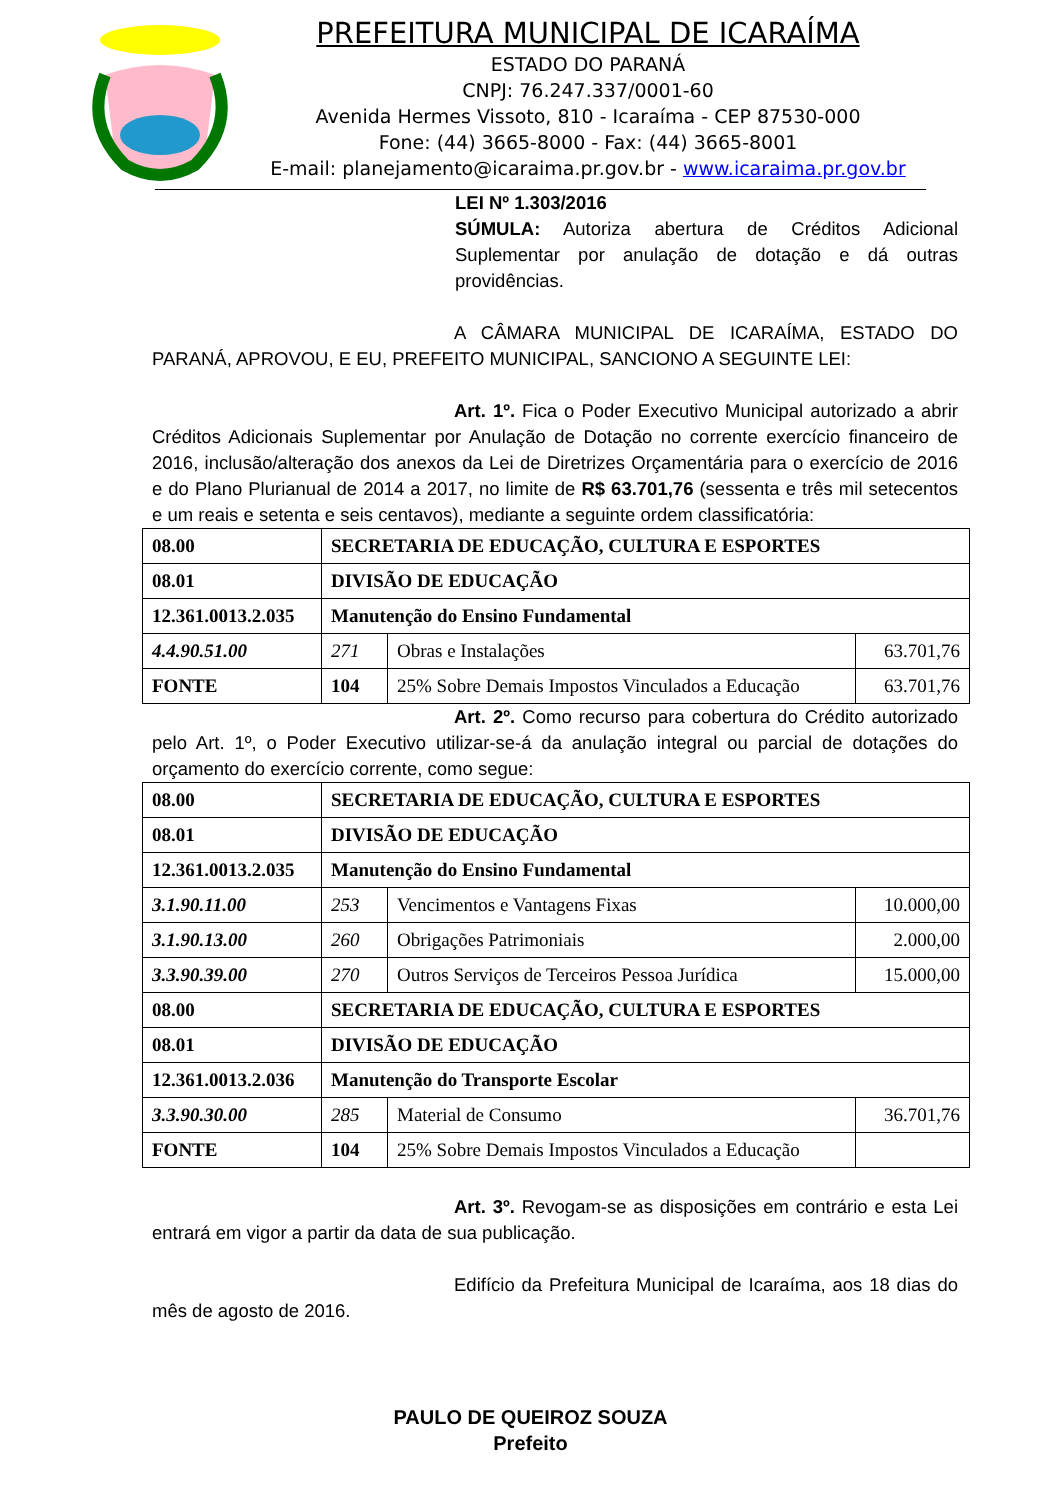PREFEITURA MUNICIPAL DE ICARAÍMA
ESTADO DO PARANÁ
CNPJ: 76.247.337/0001-60
Avenida Hermes Vissoto, 810 - Icaraíma - CEP 87530-000
Fone: (44) 3665-8000 - Fax: (44) 3665-8001
E-mail: planejamento@icaraima.pr.gov.br - www.icaraima.pr.gov.br
LEI Nº 1.303/2016
SÚMULA: Autoriza abertura de Créditos Adicional Suplementar por anulação de dotação e dá outras providências.
A CÂMARA MUNICIPAL DE ICARAÍMA, ESTADO DO PARANÁ, APROVOU, E EU, PREFEITO MUNICIPAL, SANCIONO A SEGUINTE LEI:
Art. 1º. Fica o Poder Executivo Municipal autorizado a abrir Créditos Adicionais Suplementar por Anulação de Dotação no corrente exercício financeiro de 2016, inclusão/alteração dos anexos da Lei de Diretrizes Orçamentária para o exercício de 2016 e do Plano Plurianual de 2014 a 2017, no limite de R$ 63.701,76 (sessenta e três mil setecentos e um reais e setenta e seis centavos), mediante a seguinte ordem classificatória:
| 08.00 | SECRETARIA DE EDUCAÇÃO, CULTURA E ESPORTES | | |
| 08.01 | DIVISÃO DE EDUCAÇÃO | | |
| 12.361.0013.2.035 | Manutenção do Ensino Fundamental | | |
| 4.4.90.51.00 | 271 | Obras e Instalações | 63.701,76 |
| FONTE | 104 | 25% Sobre Demais Impostos Vinculados a Educação | 63.701,76 |
Art. 2º. Como recurso para cobertura do Crédito autorizado pelo Art. 1º, o Poder Executivo utilizar-se-á da anulação integral ou parcial de dotações do orçamento do exercício corrente, como segue:
| 08.00 | SECRETARIA DE EDUCAÇÃO, CULTURA E ESPORTES | | |
| 08.01 | DIVISÃO DE EDUCAÇÃO | | |
| 12.361.0013.2.035 | Manutenção do Ensino Fundamental | | |
| 3.1.90.11.00 | 253 | Vencimentos e Vantagens Fixas | 10.000,00 |
| 3.1.90.13.00 | 260 | Obrigações Patrimoniais | 2.000,00 |
| 3.3.90.39.00 | 270 | Outros Serviços de Terceiros Pessoa Jurídica | 15.000,00 |
| 08.00 | SECRETARIA DE EDUCAÇÃO, CULTURA E ESPORTES | | |
| 08.01 | DIVISÃO DE EDUCAÇÃO | | |
| 12.361.0013.2.036 | Manutenção do Transporte Escolar | | |
| 3.3.90.30.00 | 285 | Material de Consumo | 36.701,76 |
| FONTE | 104 | 25% Sobre Demais Impostos Vinculados a Educação | |
Art. 3º. Revogam-se as disposições em contrário e esta Lei entrará em vigor a partir da data de sua publicação.
Edifício da Prefeitura Municipal de Icaraíma, aos 18 dias do mês de agosto de 2016.
PAULO DE QUEIROZ SOUZA
Prefeito